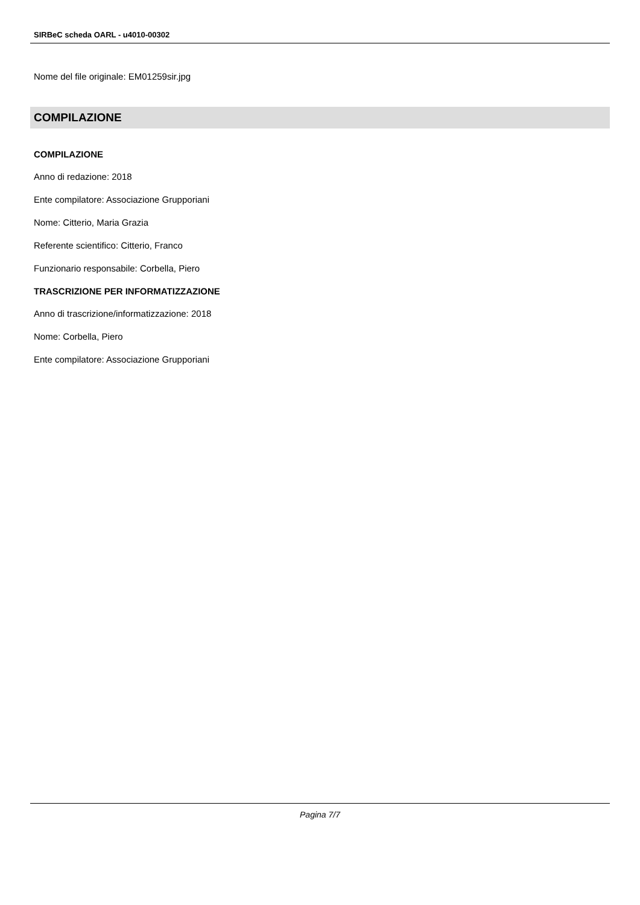SIRBeC scheda OARL - u4010-00302
Nome del file originale: EM01259sir.jpg
COMPILAZIONE
COMPILAZIONE
Anno di redazione: 2018
Ente compilatore: Associazione Grupporiani
Nome: Citterio, Maria Grazia
Referente scientifico: Citterio, Franco
Funzionario responsabile: Corbella, Piero
TRASCRIZIONE PER INFORMATIZZAZIONE
Anno di trascrizione/informatizzazione: 2018
Nome: Corbella, Piero
Ente compilatore: Associazione Grupporiani
Pagina 7/7